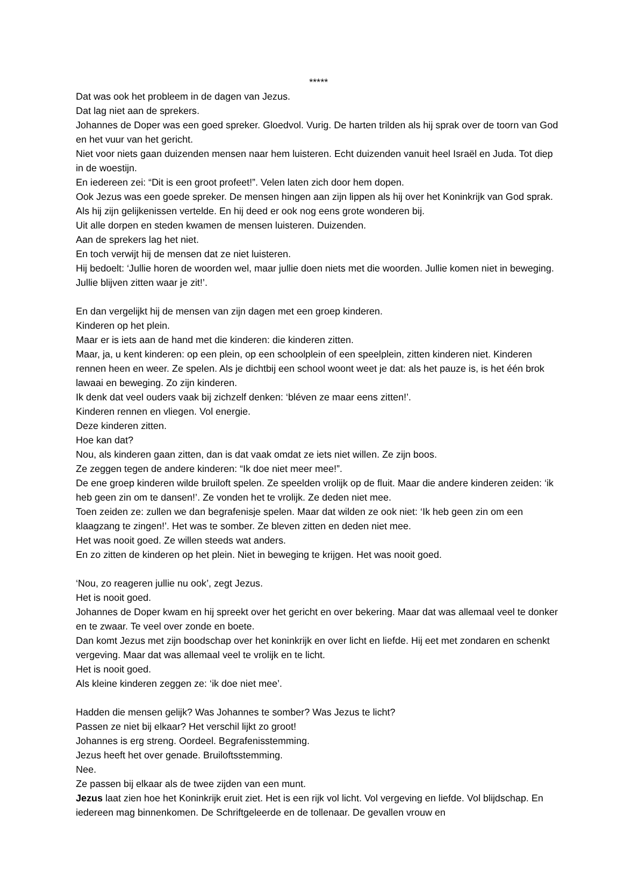*****
Dat was ook het probleem in de dagen van Jezus.
Dat lag niet aan de sprekers.
Johannes de Doper was een goed spreker. Gloedvol. Vurig. De harten trilden als hij sprak over de toorn van God en het vuur van het gericht.
Niet voor niets gaan duizenden mensen naar hem luisteren. Echt duizenden vanuit heel Israël en Juda. Tot diep in de woestijn.
En iedereen zei: “Dit is een groot profeet!”. Velen laten zich door hem dopen.
Ook Jezus was een goede spreker. De mensen hingen aan zijn lippen als hij over het Koninkrijk van God sprak. Als hij zijn gelijkenissen vertelde. En hij deed er ook nog eens grote wonderen bij.
Uit alle dorpen en steden kwamen de mensen luisteren. Duizenden.
Aan de sprekers lag het niet.
En toch verwijt hij de mensen dat ze niet luisteren.
Hij bedoelt: ‘Jullie horen de woorden wel, maar jullie doen niets met die woorden. Jullie komen niet in beweging. Jullie blijven zitten waar je zit!’.
En dan vergelijkt hij de mensen van zijn dagen met een groep kinderen.
Kinderen op het plein.
Maar er is iets aan de hand met die kinderen: die kinderen zitten.
Maar, ja, u kent kinderen: op een plein, op een schoolplein of een speelplein, zitten kinderen niet. Kinderen rennen heen en weer. Ze spelen. Als je dichtbij een school woont weet je dat: als het pauze is, is het één brok lawaai en beweging. Zo zijn kinderen.
Ik denk dat veel ouders vaak bij zichzelf denken: ‘bléven ze maar eens zitten!’.
Kinderen rennen en vliegen. Vol energie.
Deze kinderen zitten.
Hoe kan dat?
Nou, als kinderen gaan zitten, dan is dat vaak omdat ze iets niet willen. Ze zijn boos.
Ze zeggen tegen de andere kinderen: “Ik doe niet meer mee!”.
De ene groep kinderen wilde bruiloft spelen. Ze speelden vrolijk op de fluit. Maar die andere kinderen zeiden: ‘ik heb geen zin om te dansen!’. Ze vonden het te vrolijk. Ze deden niet mee.
Toen zeiden ze: zullen we dan begrafenisje spelen. Maar dat wilden ze ook niet: ‘Ik heb geen zin om een klaagzang te zingen!’. Het was te somber. Ze bleven zitten en deden niet mee.
Het was nooit goed. Ze willen steeds wat anders.
En zo zitten de kinderen op het plein. Niet in beweging te krijgen. Het was nooit goed.
‘Nou, zo reageren jullie nu ook’, zegt Jezus.
Het is nooit goed.
Johannes de Doper kwam en hij spreekt over het gericht en over bekering. Maar dat was allemaal veel te donker en te zwaar. Te veel over zonde en boete.
Dan komt Jezus met zijn boodschap over het koninkrijk en over licht en liefde. Hij eet met zondaren en schenkt vergeving. Maar dat was allemaal veel te vrolijk en te licht.
Het is nooit goed.
Als kleine kinderen zeggen ze: ‘ik doe niet mee’.
Hadden die mensen gelijk? Was Johannes te somber? Was Jezus te licht?
Passen ze niet bij elkaar? Het verschil lijkt zo groot!
Johannes is erg streng. Oordeel. Begrafenisstemming.
Jezus heeft het over genade. Bruiloftsstemming.
Nee.
Ze passen bij elkaar als de twee zijden van een munt.
Jezus laat zien hoe het Koninkrijk eruit ziet. Het is een rijk vol licht. Vol vergeving en liefde. Vol blijdschap. En iedereen mag binnenkomen. De Schriftgeleerde en de tollenaar. De gevallen vrouw en